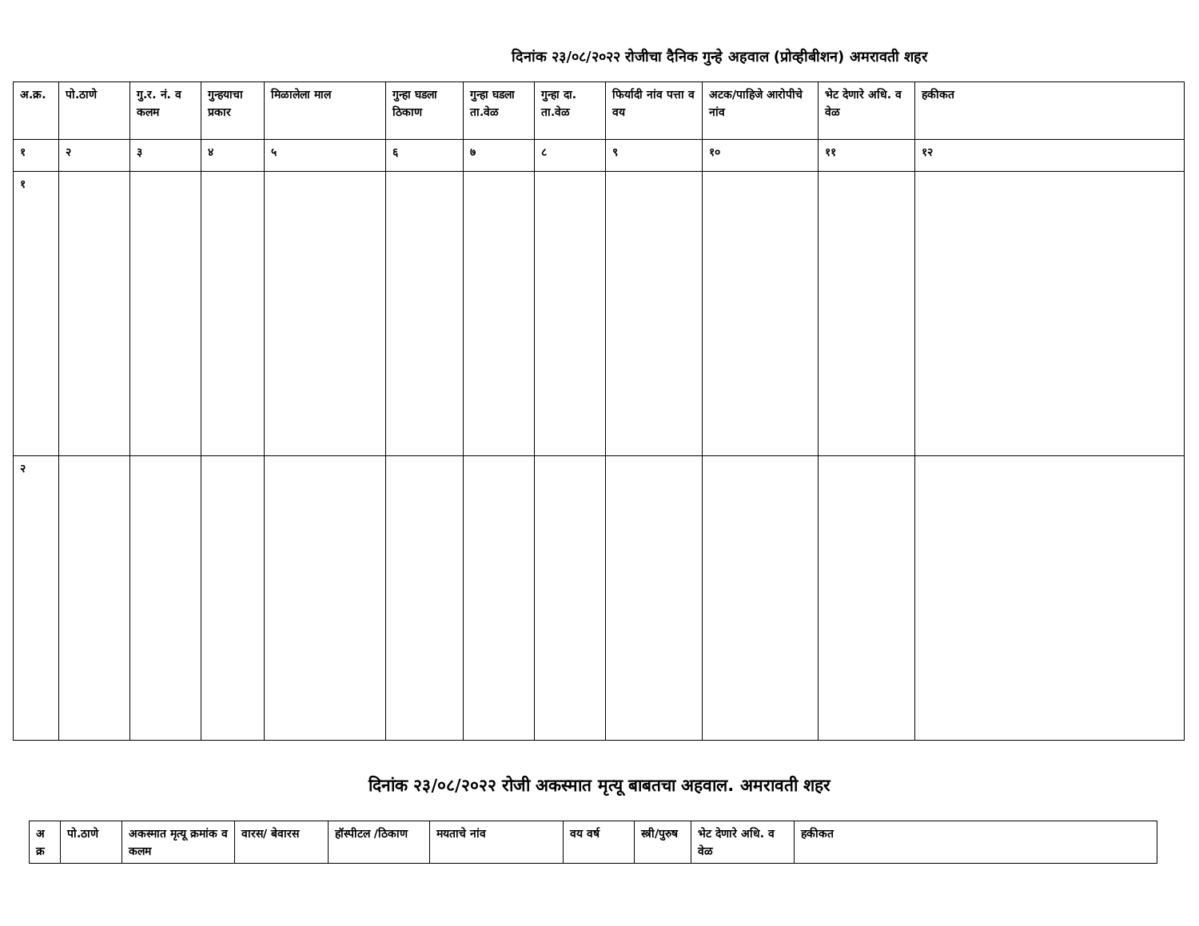दिनांक २३/०८/२०२२ रोजीचा दैनिक गुन्हे अहवाल (प्रोव्हीबीशन) अमरावती शहर
| अ.क्र. | पो.ठाणे | गु.र. नं. व कलम | गुन्हयाचा प्रकार | मिळालेला माल | गुन्हा घडला ठिकाण | गुन्हा घडला ता.वेळ | गुन्हा दा. ता.वेळ | फिर्यादी नांव पत्ता व वय | अटक/पाहिजे आरोपीचे नांव | भेट देणारे अधि. व वेळ | हकीकत |
| --- | --- | --- | --- | --- | --- | --- | --- | --- | --- | --- | --- |
| १ | २ | ३ | ४ | ५ | ६ | ७ | ८ | ९ | १० | ११ | १२ |
| १ | | | | | | | | | | | |
| २ | | | | | | | | | | | |
दिनांक २३/०८/२०२२ रोजी अकस्मात मृत्यू बाबतचा अहवाल. अमरावती शहर
| अ क्र | पो.ठाणे | अकस्मात मृत्यू क्रमांक व कलम | वारस/ बेवारस | हॉस्पीटल /ठिकाण | मयताचे नांव | वय वर्ष | स्त्री/पुरुष | भेट देणारे अधि. व वेळ | हकीकत |
| --- | --- | --- | --- | --- | --- | --- | --- | --- | --- |